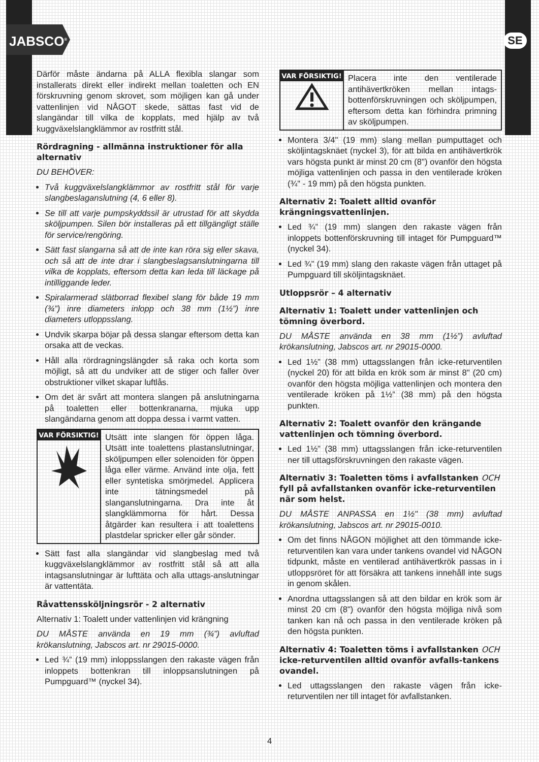JABSCO<sup>®</sup> SE
Därför måste ändarna på ALLA flexibla slangar som installerats direkt eller indirekt mellan toaletten och EN förskruvning genom skrovet, som möjligen kan gå under vattenlinjen vid NÅGOT skede, sättas fast vid de slangändar till vilka de kopplats, med hjälp av två kuggväxelslangklämmor av rostfritt stål.
Rördragning - allmänna instruktioner för alla alternativ
DU BEHÖVER:
Två kuggväxelslangklämmor av rostfritt stål för varje slangbeslaganslutning (4, 6 eller 8).
Se till att varje pumpskyddssil är utrustad för att skydda sköljpumpen. Silen bör installeras på ett tillgängligt ställe för service/rengöring.
Sätt fast slangarna så att de inte kan röra sig eller skava, och så att de inte drar i slangbeslagsanslutningarna till vilka de kopplats, eftersom detta kan leda till läckage på intilliggande leder.
Spiralarmerad slätborrad flexibel slang för både 19 mm (¾”) inre diameters inlopp och 38 mm (1½”) inre diameters utloppsslang.
Undvik skarpa böjar på dessa slangar eftersom detta kan orsaka att de veckas.
Håll alla rördragningslängder så raka och korta som möjligt, så att du undviker att de stiger och faller över obstruktioner vilket skapar luftlås.
Om det är svårt att montera slangen på anslutningarna på toaletten eller bottenkranarna, mjuka upp slangändarna genom att doppa dessa i varmt vatten.
VAR FÖRSIKTIG!
Utsätt inte slangen för öppen låga. Utsätt inte toalettens plastanslutningar, sköljpumpen eller solenoiden för öppen låga eller värme. Använd inte olja, fett eller syntetiska smörjmedel. Applicera inte tätningsmedel på slanganslutningarna. Dra inte åt slangklämmorna för hårt. Dessa åtgärder kan resultera i att toalettens plastdelar spricker eller går sönder.
Sätt fast alla slangändar vid slangbeslag med två kuggväxelslangklämmor av rostfritt stål så att alla intagsanslutningar är lufttäta och alla uttags-anslutningar är vattentäta.
Råvattenssköljningsrör - 2 alternativ
Alternativ 1: Toalett under vattenlinjen vid krängning
DU MÅSTE använda en 19 mm (¾”) avluftad krökanslutning, Jabscos art. nr 29015-0000.
Led ¾” (19 mm) inloppsslangen den rakaste vägen från inloppets bottenkran till inloppsanslutningen på Pumpguard™ (nyckel 34).
VAR FÖRSIKTIG!
Placera inte den ventilerade antihävertkröken mellan intags-bottenförskruvningen och sköljpumpen, eftersom detta kan förhindra primning av sköljpumpen.
Montera 3/4" (19 mm) slang mellan pumputtaget och sköljintagsknäet (nyckel 3), för att bilda en antihävertkrök vars högsta punkt är minst 20 cm (8") ovanför den högsta möjliga vattenlinjen och passa in den ventilerade kröken (¾" - 19 mm) på den högsta punkten.
Alternativ 2: Toalett alltid ovanför krängningsvattenlinjen.
Led ¾” (19 mm) slangen den rakaste vägen från inloppets bottenförskruvning till intaget för Pumpguard™ (nyckel 34).
Led ¾” (19 mm) slang den rakaste vägen från uttaget på Pumpguard till sköljintagsknäet.
Utloppsrör – 4 alternativ
Alternativ 1: Toalett under vattenlinjen och tömning överbord.
DU MÅSTE använda en 38 mm (1½”) avluftad krökanslutning, Jabscos art. nr 29015-0000.
Led 1½” (38 mm) uttagsslangen från icke-returventilen (nyckel 20) för att bilda en krök som är minst 8" (20 cm) ovanför den högsta möjliga vattenlinjen och montera den ventilerade kröken på 1½” (38 mm) på den högsta punkten.
Alternativ 2: Toalett ovanför den krängande vattenlinjen och tömning överbord.
Led 1½” (38 mm) uttagsslangen från icke-returventilen ner till uttagsförskruvningen den rakaste vägen.
Alternativ 3: Toaletten töms i avfallstanken OCH fyll på avfallstanken ovanför icke-returventilen när som helst.
DU MÅSTE ANPASSA en 1½" (38 mm) avluftad krökanslutning, Jabscos art. nr 29015-0010.
Om det finns NÅGON möjlighet att den tömmande icke- returventilen kan vara under tankens ovandel vid NÅGON tidpunkt, måste en ventilerad antihävertkrök passas in i utloppsröret för att försäkra att tankens innehåll inte sugs in genom skålen.
Anordna uttagsslangen så att den bildar en krök som är minst 20 cm (8") ovanför den högsta möjliga nivå som tanken kan nå och passa in den ventilerade kröken på den högsta punkten.
Alternativ 4: Toaletten töms i avfallstanken OCH icke-returventilen alltid ovanför avfalls-tankens ovandel.
Led uttagsslangen den rakaste vägen från icke-returventilen ner till intaget för avfallstanken.
4